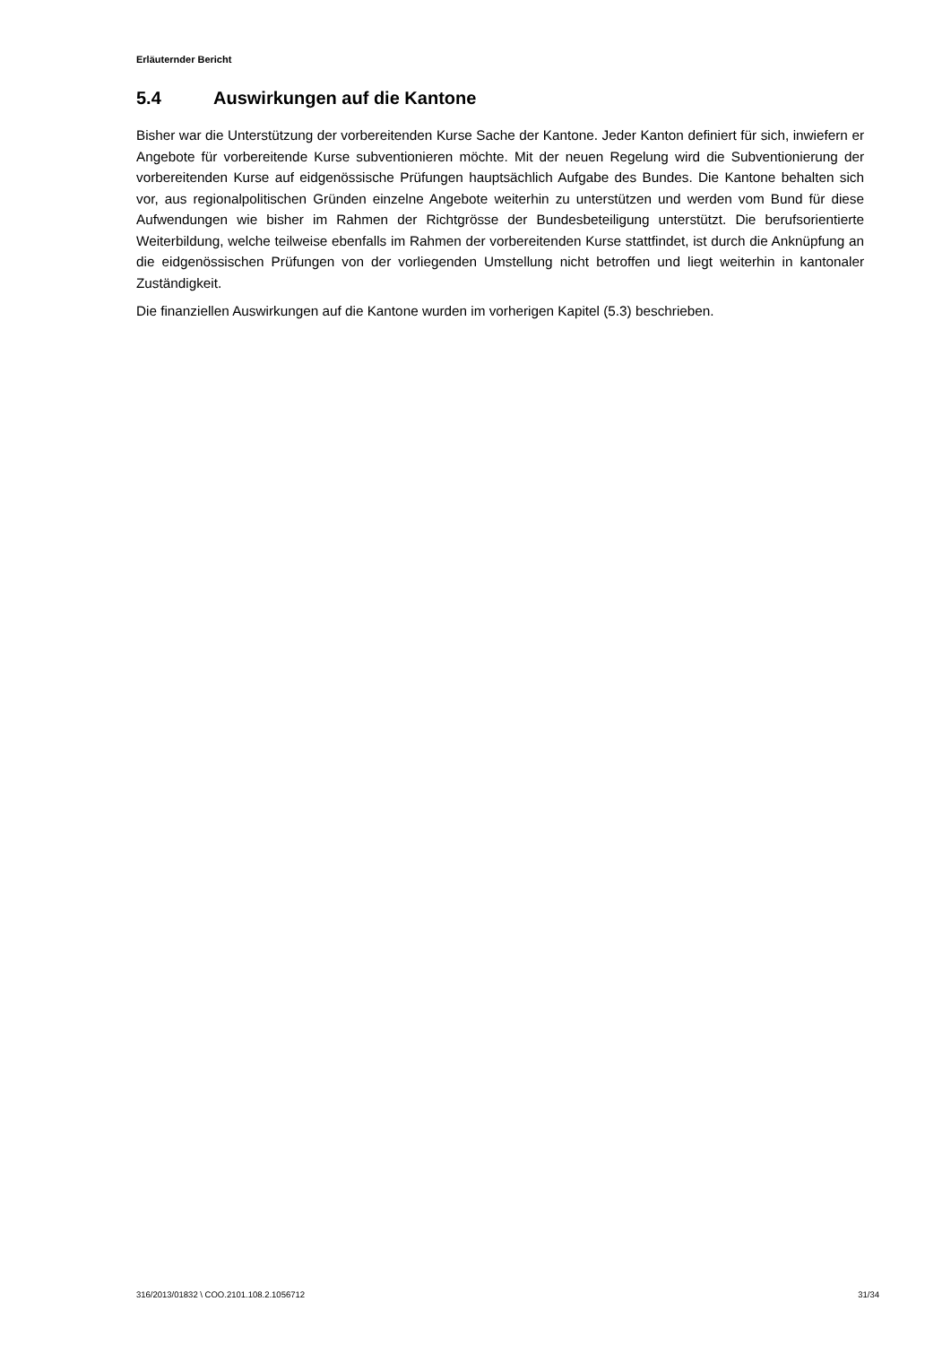Erläuternder Bericht
5.4 Auswirkungen auf die Kantone
Bisher war die Unterstützung der vorbereitenden Kurse Sache der Kantone. Jeder Kanton definiert für sich, inwiefern er Angebote für vorbereitende Kurse subventionieren möchte. Mit der neuen Regelung wird die Subventionierung der vorbereitenden Kurse auf eidgenössische Prüfungen hauptsächlich Aufgabe des Bundes. Die Kantone behalten sich vor, aus regionalpolitischen Gründen einzelne Angebote weiterhin zu unterstützen und werden vom Bund für diese Aufwendungen wie bisher im Rahmen der Richtgrösse der Bundesbeteiligung unterstützt. Die berufsorientierte Weiterbildung, welche teilweise ebenfalls im Rahmen der vorbereitenden Kurse stattfindet, ist durch die Anknüpfung an die eidgenössischen Prüfungen von der vorliegenden Umstellung nicht betroffen und liegt weiterhin in kantonaler Zuständigkeit.
Die finanziellen Auswirkungen auf die Kantone wurden im vorherigen Kapitel (5.3) beschrieben.
316/2013/01832 \ COO.2101.108.2.1056712 31/34